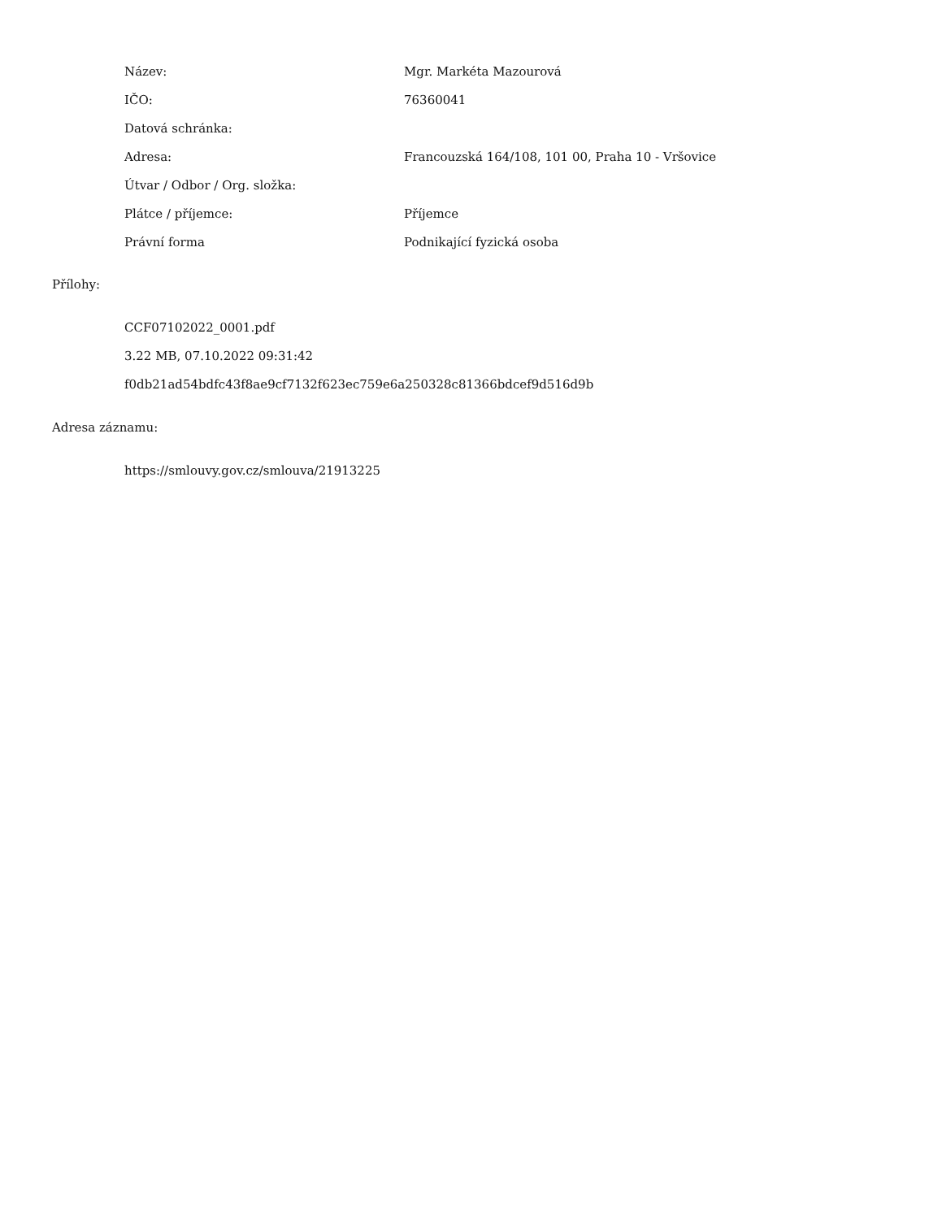| Název: | Mgr. Markéta Mazourová |
| IČO: | 76360041 |
| Datová schránka: | |
| Adresa: | Francouzská 164/108, 101 00, Praha 10 - Vršovice |
| Útvar / Odbor / Org. složka: | |
| Plátce / příjemce: | Příjemce |
| Právní forma | Podnikající fyzická osoba |
Přílohy:
CCF07102022_0001.pdf
3.22 MB, 07.10.2022 09:31:42
f0db21ad54bdfc43f8ae9cf7132f623ec759e6a250328c81366bdcef9d516d9b
Adresa záznamu:
https://smlouvy.gov.cz/smlouva/21913225